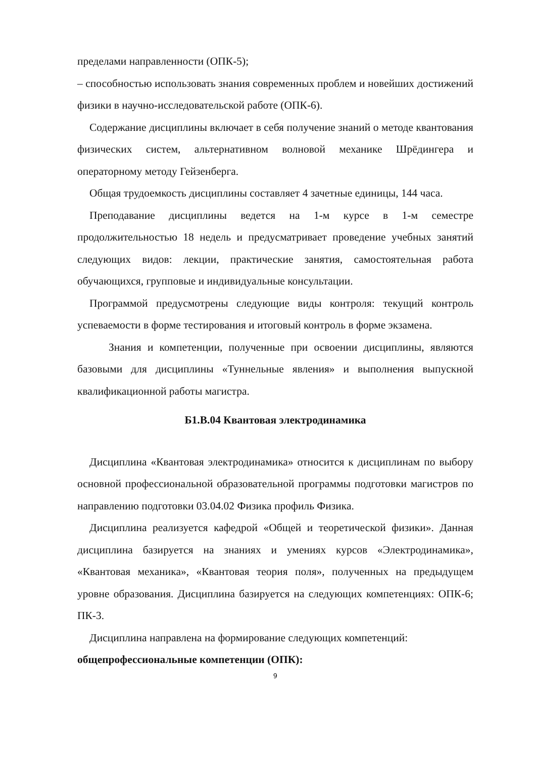пределами направленности (ОПК-5);
– способностью использовать знания современных проблем и новейших достижений физики в научно-исследовательской работе (ОПК-6).
Содержание дисциплины включает в себя получение знаний о методе квантования физических систем, альтернативном волновой механике Шрёдингера и операторному методу Гейзенберга.
Общая трудоемкость дисциплины составляет 4 зачетные единицы, 144 часа.
Преподавание дисциплины ведется на 1-м курсе в 1-м семестре продолжительностью 18 недель и предусматривает проведение учебных занятий следующих видов: лекции, практические занятия, самостоятельная работа обучающихся, групповые и индивидуальные консультации.
Программой предусмотрены следующие виды контроля: текущий контроль успеваемости в форме тестирования и итоговый контроль в форме экзамена.
Знания и компетенции, полученные при освоении дисциплины, являются базовыми для дисциплины «Туннельные явления» и выполнения выпускной квалификационной работы магистра.
Б1.В.04 Квантовая электродинамика
Дисциплина «Квантовая электродинамика» относится к дисциплинам по выбору основной профессиональной образовательной программы подготовки магистров по направлению подготовки 03.04.02 Физика профиль Физика.
Дисциплина реализуется кафедрой «Общей и теоретической физики». Данная дисциплина базируется на знаниях и умениях курсов «Электродинамика», «Квантовая механика», «Квантовая теория поля», полученных на предыдущем уровне образования. Дисциплина базируется на следующих компетенциях: ОПК-6; ПК-3.
Дисциплина направлена на формирование следующих компетенций:
общепрофессиональные компетенции (ОПК):
9